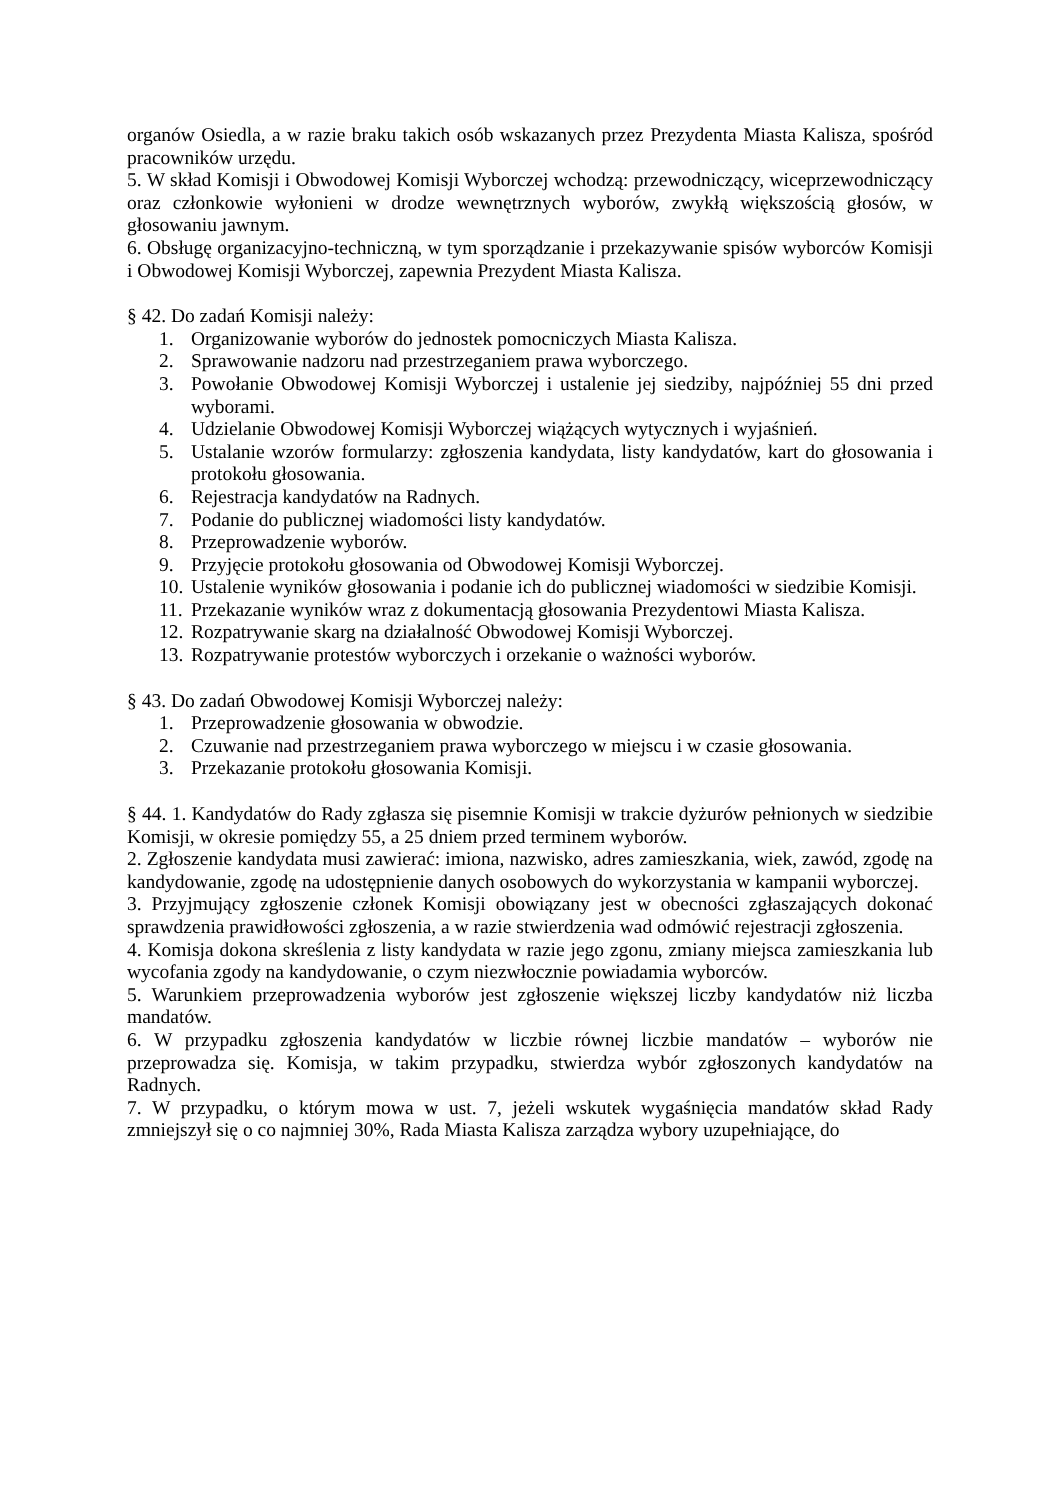organów Osiedla, a w razie braku takich osób wskazanych przez Prezydenta Miasta Kalisza, spośród pracowników urzędu.
5. W skład Komisji i Obwodowej Komisji Wyborczej wchodzą: przewodniczący, wiceprzewodniczący oraz członkowie wyłonieni w drodze wewnętrznych wyborów, zwykłą większością głosów, w głosowaniu jawnym.
6. Obsługę organizacyjno-techniczną, w tym sporządzanie i przekazywanie spisów wyborców Komisji i Obwodowej Komisji Wyborczej, zapewnia Prezydent Miasta Kalisza.
§ 42. Do zadań Komisji należy:
1. Organizowanie wyborów do jednostek pomocniczych Miasta Kalisza.
2. Sprawowanie nadzoru nad przestrzeganiem prawa wyborczego.
3. Powołanie Obwodowej Komisji Wyborczej i ustalenie jej siedziby, najpóźniej 55 dni przed wyborami.
4. Udzielanie Obwodowej Komisji Wyborczej wiążących wytycznych i wyjaśnień.
5. Ustalanie wzorów formularzy: zgłoszenia kandydata, listy kandydatów, kart do głosowania i protokołu głosowania.
6. Rejestracja kandydatów na Radnych.
7. Podanie do publicznej wiadomości listy kandydatów.
8. Przeprowadzenie wyborów.
9. Przyjęcie protokołu głosowania od Obwodowej Komisji Wyborczej.
10. Ustalenie wyników głosowania i podanie ich do publicznej wiadomości w siedzibie Komisji.
11. Przekazanie wyników wraz z dokumentacją głosowania Prezydentowi Miasta Kalisza.
12. Rozpatrywanie skarg na działalność Obwodowej Komisji Wyborczej.
13. Rozpatrywanie protestów wyborczych i orzekanie o ważności wyborów.
§ 43. Do zadań Obwodowej Komisji Wyborczej należy:
1. Przeprowadzenie głosowania w obwodzie.
2. Czuwanie nad przestrzeganiem prawa wyborczego w miejscu i w czasie głosowania.
3. Przekazanie protokołu głosowania Komisji.
§ 44. 1. Kandydatów do Rady zgłasza się pisemnie Komisji w trakcie dyżurów pełnionych w siedzibie Komisji, w okresie pomiędzy 55, a 25 dniem przed terminem wyborów.
2. Zgłoszenie kandydata musi zawierać: imiona, nazwisko, adres zamieszkania, wiek, zawód, zgodę na kandydowanie, zgodę na udostępnienie danych osobowych do wykorzystania w kampanii wyborczej.
3. Przyjmujący zgłoszenie członek Komisji obowiązany jest w obecności zgłaszających dokonać sprawdzenia prawidłowości zgłoszenia, a w razie stwierdzenia wad odmówić rejestracji zgłoszenia.
4. Komisja dokona skreślenia z listy kandydata w razie jego zgonu, zmiany miejsca zamieszkania lub wycofania zgody na kandydowanie, o czym niezwłocznie powiadamia wyborców.
5. Warunkiem przeprowadzenia wyborów jest zgłoszenie większej liczby kandydatów niż liczba mandatów.
6. W przypadku zgłoszenia kandydatów w liczbie równej liczbie mandatów – wyborów nie przeprowadza się. Komisja, w takim przypadku, stwierdza wybór zgłoszonych kandydatów na Radnych.
7. W przypadku, o którym mowa w ust. 7, jeżeli wskutek wygaśnięcia mandatów skład Rady zmniejszył się o co najmniej 30%, Rada Miasta Kalisza zarządza wybory uzupełniające, do